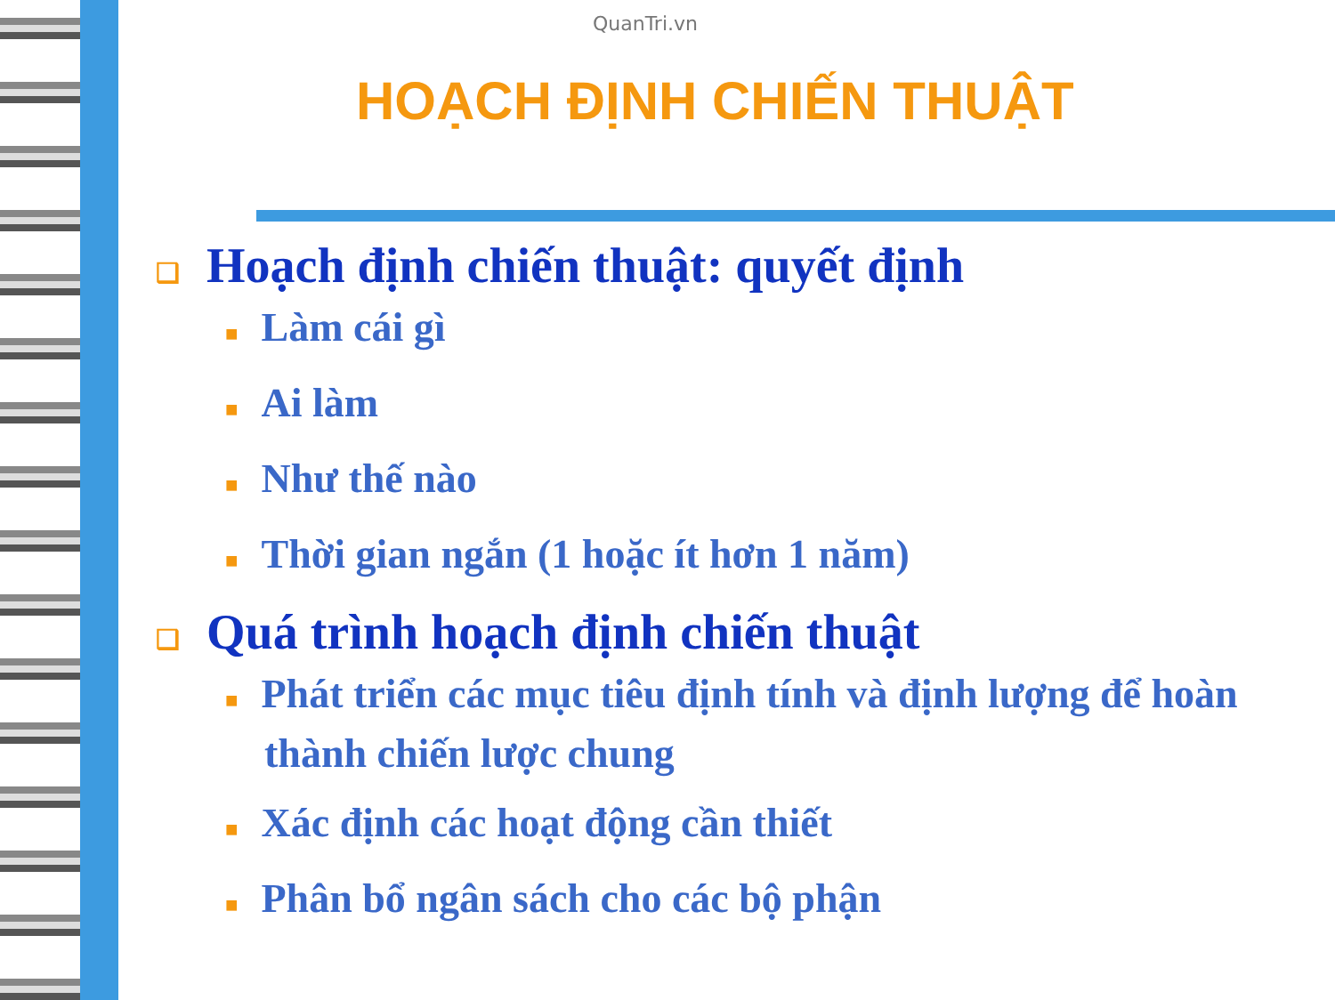QuanTri.vn
HOẠCH ĐỊNH CHIẾN THUẬT
❑ Hoạch định chiến thuật: quyết định
■ Làm cái gì
■ Ai làm
■ Như thế nào
■ Thời gian ngắn (1 hoặc ít hơn 1 năm)
❑ Quá trình hoạch định chiến thuật
■ Phát triển các mục tiêu định tính và định lượng để hoàn thành chiến lược chung
■ Xác định các hoạt động cần thiết
■ Phân bổ ngân sách cho các bộ phận